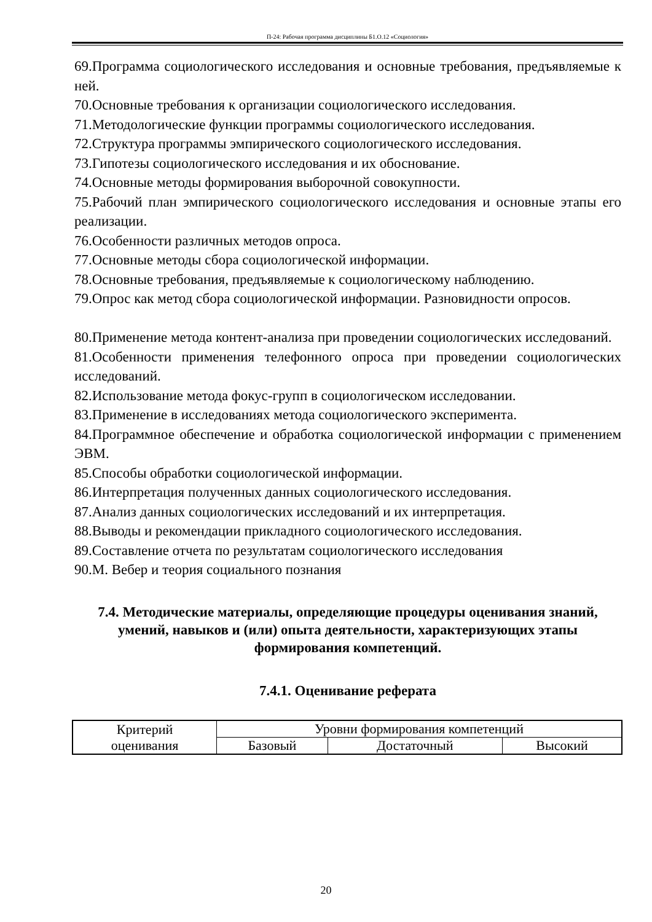П-24: Рабочая программа дисциплины Б1.О.12 «Социология»
69.Программа социологического исследования и основные требования, предъявляемые к ней.
70.Основные требования к организации социологического исследования.
71.Методологические функции программы социологического исследования.
72.Структура программы эмпирического социологического исследования.
73.Гипотезы социологического исследования и их обоснование.
74.Основные методы формирования выборочной совокупности.
75.Рабочий план эмпирического социологического исследования и основные этапы его реализации.
76.Особенности различных методов опроса.
77.Основные методы сбора социологической информации.
78.Основные требования, предъявляемые к социологическому наблюдению.
79.Опрос как метод сбора социологической информации. Разновидности опросов.
80.Применение метода контент-анализа при проведении социологических исследований.
81.Особенности применения телефонного опроса при проведении социологических исследований.
82.Использование метода фокус-групп в социологическом исследовании.
83.Применение в исследованиях метода социологического эксперимента.
84.Программное обеспечение и обработка социологической информации с применением ЭВМ.
85.Способы обработки социологической информации.
86.Интерпретация полученных данных социологического исследования.
87.Анализ данных социологических исследований и их интерпретация.
88.Выводы и рекомендации прикладного социологического исследования.
89.Составление отчета по результатам социологического исследования
90.М. Вебер и теория социального познания
7.4. Методические материалы, определяющие процедуры оценивания знаний, умений, навыков и (или) опыта деятельности, характеризующих этапы формирования компетенций.
7.4.1. Оценивание реферата
| Критерий оценивания | Уровни формирования компетенций | | |
| | Базовый | Достаточный | Высокий |
20